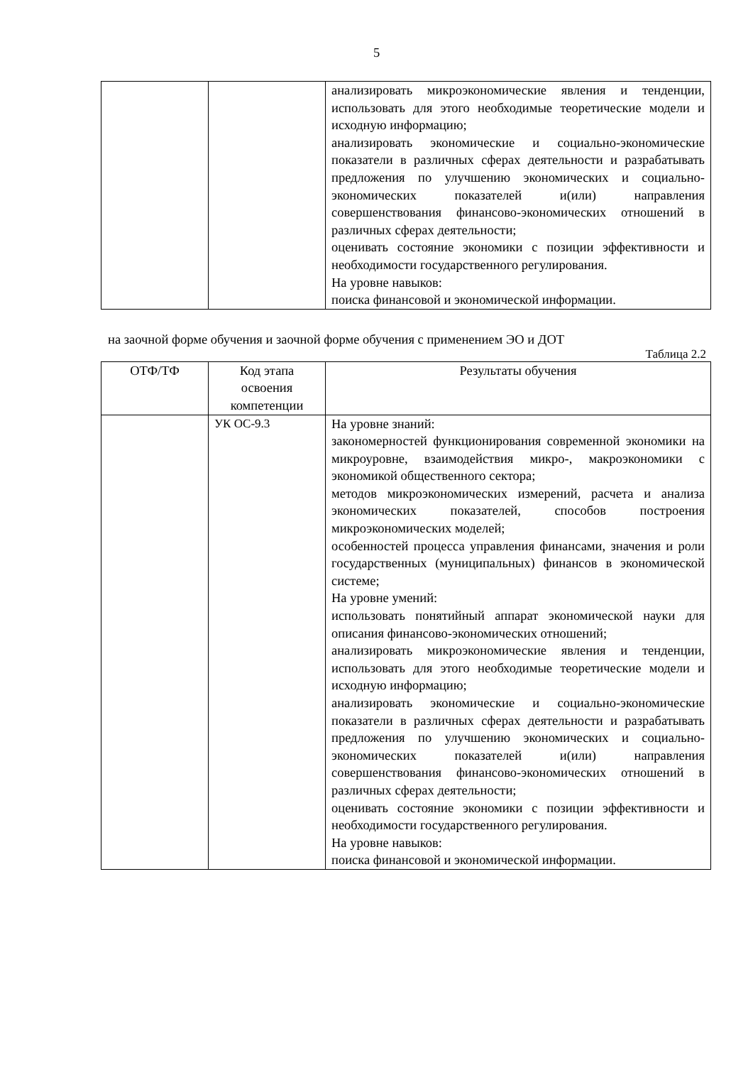5
| | | анализировать микроэкономические явления и тенденции, использовать для этого необходимые теоретические модели и исходную информацию; анализировать экономические и социально-экономические показатели в различных сферах деятельности и разрабатывать предложения по улучшению экономических и социально-экономических показателей и(или) направления совершенствования финансово-экономических отношений в различных сферах деятельности; оценивать состояние экономики с позиции эффективности и необходимости государственного регулирования. На уровне навыков: поиска финансовой и экономической информации. |
на заочной форме обучения и заочной форме обучения с применением ЭО и ДОТ
Таблица 2.2
| ОТФ/ТФ | Код этапа освоения компетенции | Результаты обучения |
| --- | --- | --- |
| | УК ОС-9.3 | На уровне знаний: закономерностей функционирования современной экономики на микроуровне, взаимодействия микро-, макроэкономики с экономикой общественного сектора; методов микроэкономических измерений, расчета и анализа экономических показателей, способов построения микроэкономических моделей; особенностей процесса управления финансами, значения и роли государственных (муниципальных) финансов в экономической системе; На уровне умений: использовать понятийный аппарат экономической науки для описания финансово-экономических отношений; анализировать микроэкономические явления и тенденции, использовать для этого необходимые теоретические модели и исходную информацию; анализировать экономические и социально-экономические показатели в различных сферах деятельности и разрабатывать предложения по улучшению экономических и социально-экономических показателей и(или) направления совершенствования финансово-экономических отношений в различных сферах деятельности; оценивать состояние экономики с позиции эффективности и необходимости государственного регулирования. На уровне навыков: поиска финансовой и экономической информации. |